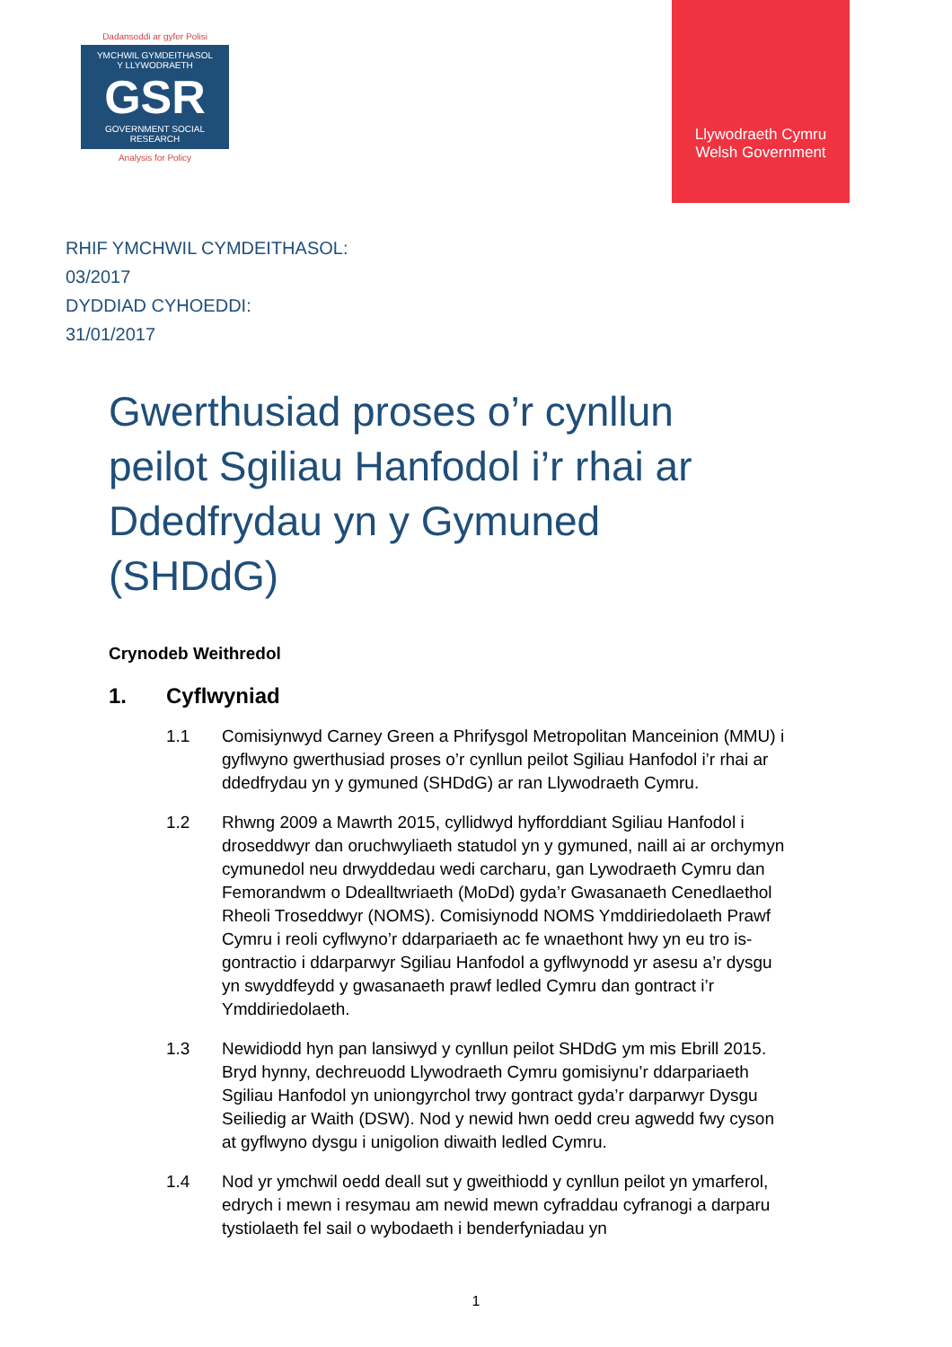Dadansoddi ar gyfer Polisi
YMCHWIL GYMDEITHASOL
Y LLYWODRAETH
GSR
GOVERNMENT SOCIAL RESEARCH
Analysis for Policy
Llywodraeth Cymru
Welsh Government
RHIF YMCHWIL CYMDEITHASOL:
03/2017
DYDDIAD CYHOEDDI:
31/01/2017
Gwerthusiad proses o’r cynllun peilot Sgiliau Hanfodol i’r rhai ar Ddedfrydau yn y Gymuned (SHDdG)
Crynodeb Weithredol
1. Cyflwyniad
1.1 Comisiynwyd Carney Green a Phrifysgol Metropolitan Manceinion (MMU) i gyflwyno gwerthusiad proses o’r cynllun peilot Sgiliau Hanfodol i’r rhai ar ddedfrydau yn y gymuned (SHDdG) ar ran Llywodraeth Cymru.
1.2 Rhwng 2009 a Mawrth 2015, cyllidwyd hyfforddiant Sgiliau Hanfodol i droseddwyr dan oruchwyliaeth statudol yn y gymuned, naill ai ar orchymyn cymunedol neu drwyddedau wedi carcharu, gan Lywodraeth Cymru dan Femorandwm o Ddealltwriaeth (MoDd) gyda’r Gwasanaeth Cenedlaethol Rheoli Troseddwyr (NOMS). Comisiynodd NOMS Ymddiriedolaeth Prawf Cymru i reoli cyflwyno’r ddarpariaeth ac fe wnaethont hwy yn eu tro is-gontractio i ddarparwyr Sgiliau Hanfodol a gyflwynodd yr asesu a’r dysgu yn swyddfeydd y gwasanaeth prawf ledled Cymru dan gontract i’r Ymddiriedolaeth.
1.3 Newidiodd hyn pan lansiwyd y cynllun peilot SHDdG ym mis Ebrill 2015. Bryd hynny, dechreuodd Llywodraeth Cymru gomisiynu’r ddarpariaeth Sgiliau Hanfodol yn uniongyrchol trwy gontract gyda’r darparwyr Dysgu Seiliedig ar Waith (DSW). Nod y newid hwn oedd creu agwedd fwy cyson at gyflwyno dysgu i unigolion diwaith ledled Cymru.
1.4 Nod yr ymchwil oedd deall sut y gweithiodd y cynllun peilot yn ymarferol, edrych i mewn i resymau am newid mewn cyfraddau cyfranogi a darparu tystiolaeth fel sail o wybodaeth i benderfyniadau yn
1